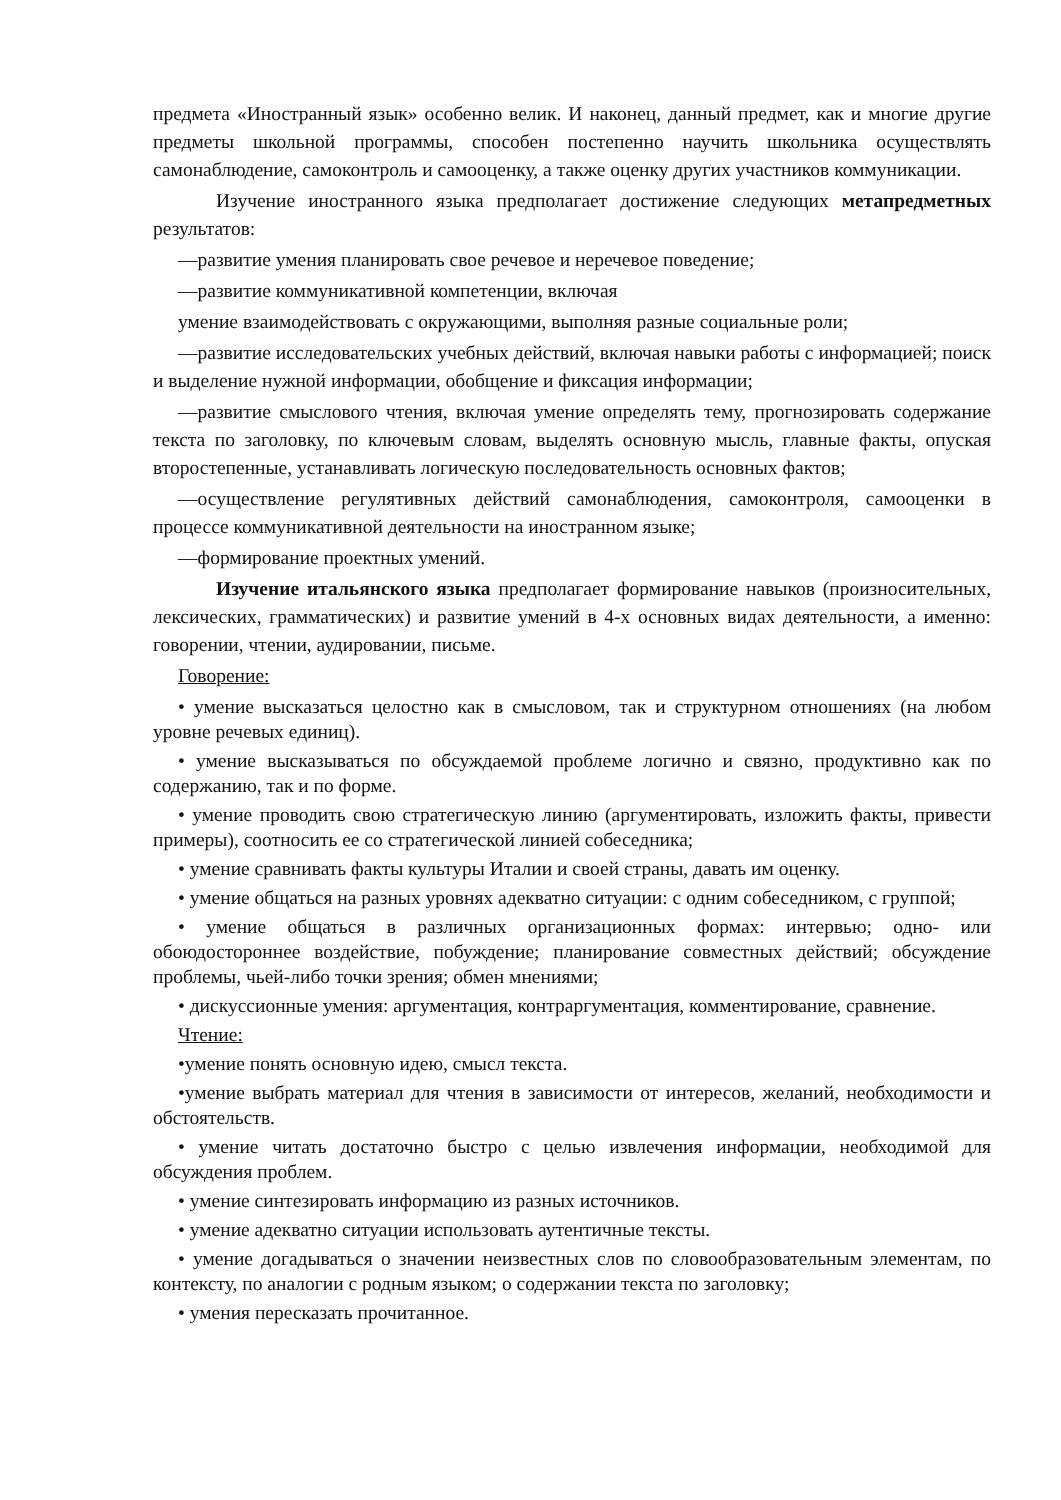предмета «Иностранный язык» особенно велик. И наконец, данный предмет, как и многие другие предметы школьной программы, способен постепенно научить школьника осуществлять самонаблюдение, самоконтроль и самооценку, а также оценку других участников коммуникации.
Изучение иностранного языка предполагает достижение следующих метапредметных результатов:
—развитие умения планировать свое речевое и неречевое поведение;
—развитие коммуникативной компетенции, включая
умение взаимодействовать с окружающими, выполняя разные социальные роли;
—развитие исследовательских учебных действий, включая навыки работы с информацией; поиск и выделение нужной информации, обобщение и фиксация информации;
—развитие смыслового чтения, включая умение определять тему, прогнозировать содержание текста по заголовку, по ключевым словам, выделять основную мысль, главные факты, опуская второстепенные, устанавливать логическую последовательность основных фактов;
—осуществление регулятивных действий самонаблюдения, самоконтроля, самооценки в процессе коммуникативной деятельности на иностранном языке;
—формирование проектных умений.
Изучение итальянского языка предполагает формирование навыков (произносительных, лексических, грамматических) и развитие умений в 4-х основных видах деятельности, а именно: говорении, чтении, аудировании, письме.
Говорение:
• умение высказаться целостно как в смысловом, так и структурном отношениях (на любом уровне речевых единиц).
• умение высказываться по обсуждаемой проблеме логично и связно, продуктивно как по содержанию, так и по форме.
• умение проводить свою стратегическую линию (аргументировать, изложить факты, привести примеры), соотносить ее со стратегической линией собеседника;
• умение сравнивать факты культуры Италии и своей страны, давать им оценку.
• умение общаться на разных уровнях адекватно ситуации: с одним собеседником, с группой;
• умение общаться в различных организационных формах: интервью; одно- или обоюдостороннее воздействие, побуждение; планирование совместных действий; обсуждение проблемы, чьей-либо точки зрения; обмен мнениями;
• дискуссионные умения: аргументация, контраргументация, комментирование, сравнение.
Чтение:
•умение понять основную идею, смысл текста.
•умение выбрать материал для чтения в зависимости от интересов, желаний, необходимости и обстоятельств.
• умение читать достаточно быстро с целью извлечения информации, необходимой для обсуждения проблем.
• умение синтезировать информацию из разных источников.
• умение адекватно ситуации использовать аутентичные тексты.
• умение догадываться о значении неизвестных слов по словообразовательным элементам, по контексту, по аналогии с родным языком; о содержании текста по заголовку;
• умения пересказать прочитанное.